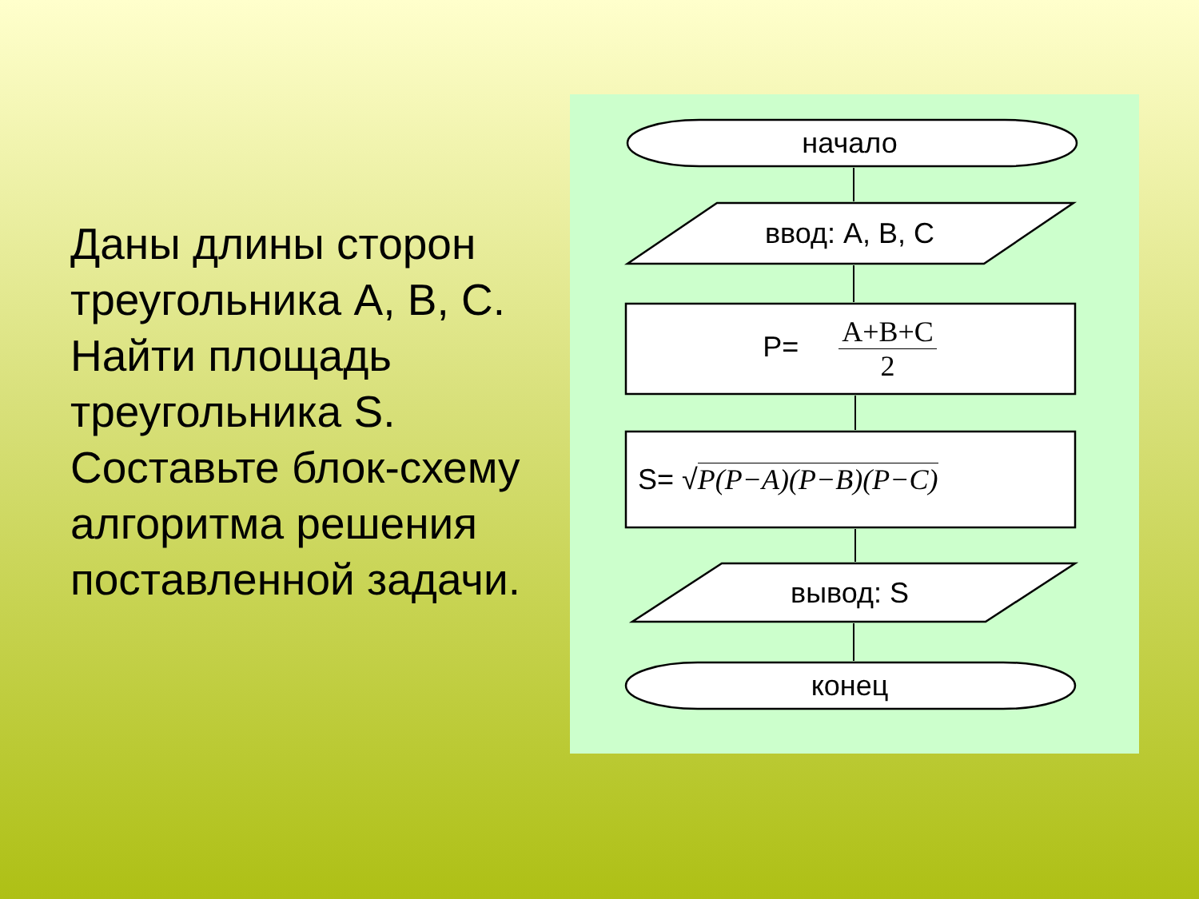Даны длины сторон треугольника A, B, C. Найти площадь треугольника S. Составьте блок-схему алгоритма решения поставленной задачи.
начало
ввод: A, B, C
P= A+B+C 2
S= √P(P−A)(P−B)(P−C)
вывод: S
конец